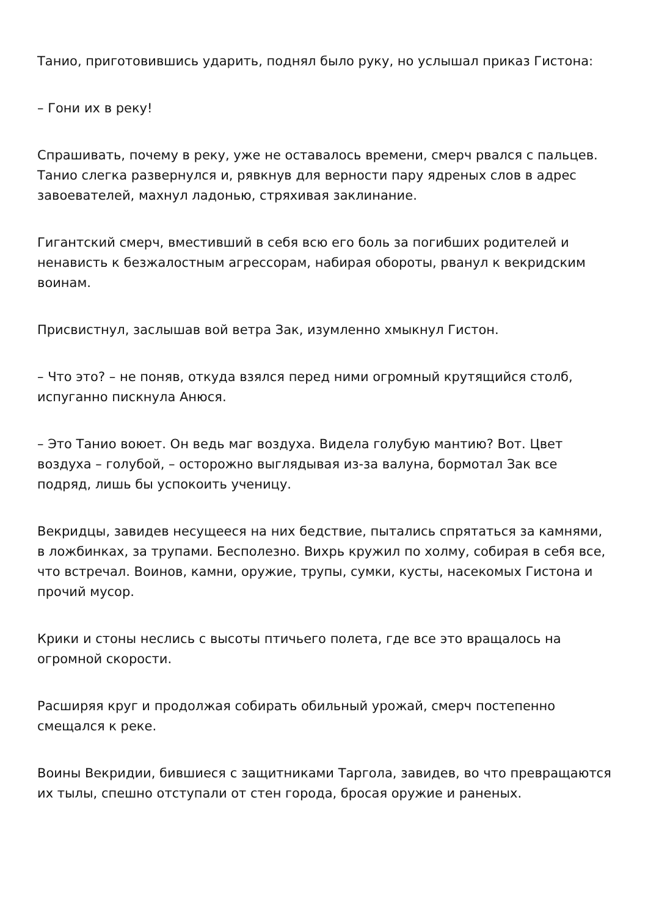Танио, приготовившись ударить, поднял было руку, но услышал приказ Гистона:
– Гони их в реку!
Спрашивать, почему в реку, уже не оставалось времени, смерч рвался с пальцев. Танио слегка развернулся и, рявкнув для верности пару ядреных слов в адрес завоевателей, махнул ладонью, стряхивая заклинание.
Гигантский смерч, вместивший в себя всю его боль за погибших родителей и ненависть к безжалостным агрессорам, набирая обороты, рванул к векридским воинам.
Присвистнул, заслышав вой ветра Зак, изумленно хмыкнул Гистон.
– Что это? – не поняв, откуда взялся перед ними огромный крутящийся столб, испуганно пискнула Анюся.
– Это Танио воюет. Он ведь маг воздуха. Видела голубую мантию? Вот. Цвет воздуха – голубой, – осторожно выглядывая из-за валуна, бормотал Зак все подряд, лишь бы успокоить ученицу.
Векридцы, завидев несущееся на них бедствие, пытались спрятаться за камнями, в ложбинках, за трупами. Бесполезно. Вихрь кружил по холму, собирая в себя все, что встречал. Воинов, камни, оружие, трупы, сумки, кусты, насекомых Гистона и прочий мусор.
Крики и стоны неслись с высоты птичьего полета, где все это вращалось на огромной скорости.
Расширяя круг и продолжая собирать обильный урожай, смерч постепенно смещался к реке.
Воины Векридии, бившиеся с защитниками Таргола, завидев, во что превращаются их тылы, спешно отступали от стен города, бросая оружие и раненых.